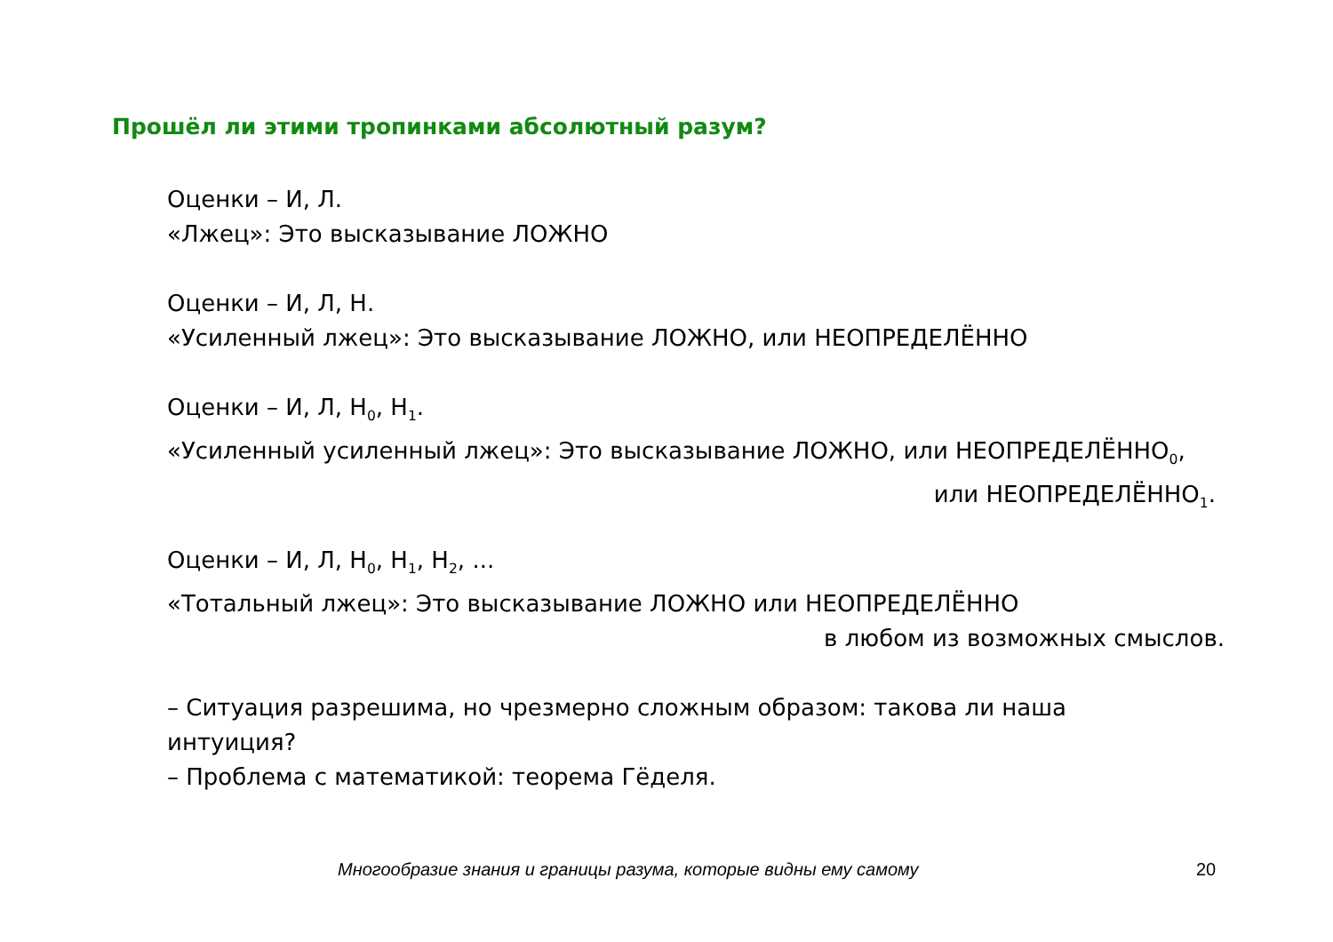Прошёл ли этими тропинками абсолютный разум?
Оценки – И, Л.
«Лжец»: Это высказывание ЛОЖНО
Оценки – И, Л, Н.
«Усиленный лжец»: Это высказывание ЛОЖНО, или НЕОПРЕДЕЛЁННО
Оценки – И, Л, Н<sub>0</sub>, Н<sub>1</sub>.
«Усиленный усиленный лжец»: Это высказывание ЛОЖНО, или НЕОПРЕДЕЛЁННО<sub>0</sub>,
или НЕОПРЕДЕЛЁННО<sub>1</sub>.
Оценки – И, Л, Н<sub>0</sub>, Н<sub>1</sub>, Н<sub>2</sub>, ...
«Тотальный лжец»: Это высказывание ЛОЖНО или НЕОПРЕДЕЛЁННО
в любом из возможных смыслов.
– Ситуация разрешима, но чрезмерно сложным образом: такова ли наша интуиция?
– Проблема с математикой: теорема Гёделя.
Многообразие знания и границы разума, которые видны ему самому
20